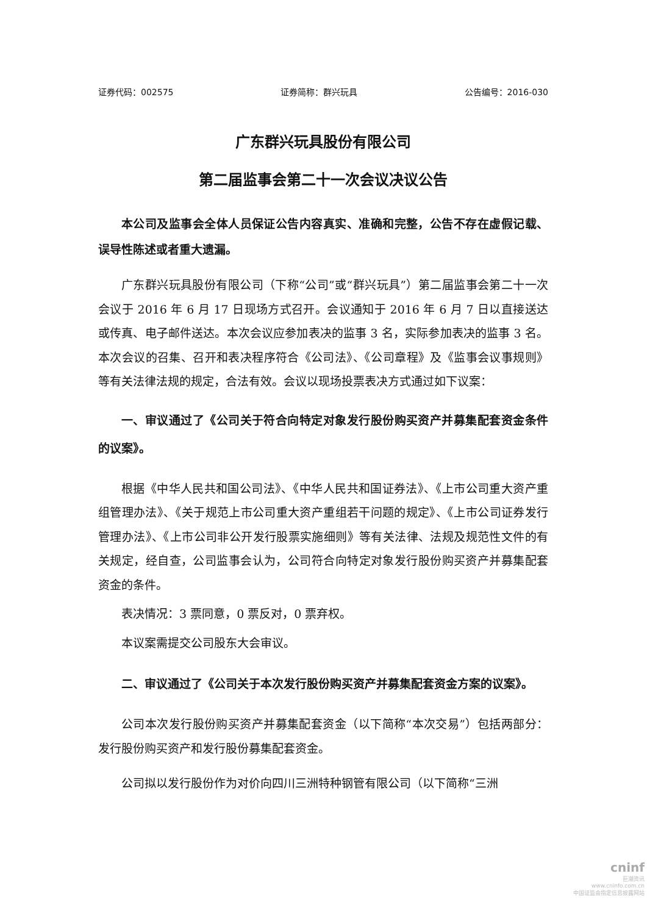证券代码：002575 证券简称：群兴玩具 公告编号：2016-030
广东群兴玩具股份有限公司
第二届监事会第二十一次会议决议公告
本公司及监事会全体人员保证公告内容真实、准确和完整，公告不存在虚假记载、误导性陈述或者重大遗漏。
广东群兴玩具股份有限公司（下称“公司”或“群兴玩具”）第二届监事会第二十一次会议于 2016 年 6 月 17 日现场方式召开。会议通知于 2016 年 6 月 7 日以直接送达或传真、电子邮件送达。本次会议应参加表决的监事 3 名，实际参加表决的监事 3 名。本次会议的召集、召开和表决程序符合《公司法》、《公司章程》及《监事会议事规则》等有关法律法规的规定，合法有效。会议以现场投票表决方式通过如下议案：
一、审议通过了《公司关于符合向特定对象发行股份购买资产并募集配套资金条件的议案》。
根据《中华人民共和国公司法》、《中华人民共和国证券法》、《上市公司重大资产重组管理办法》、《关于规范上市公司重大资产重组若干问题的规定》、《上市公司证券发行管理办法》、《上市公司非公开发行股票实施细则》等有关法律、法规及规范性文件的有关规定，经自查，公司监事会认为，公司符合向特定对象发行股份购买资产并募集配套资金的条件。
表决情况：3 票同意，0 票反对，0 票弃权。
本议案需提交公司股东大会审议。
二、审议通过了《公司关于本次发行股份购买资产并募集配套资金方案的议案》。
公司本次发行股份购买资产并募集配套资金（以下简称“本次交易”）包括两部分：发行股份购买资产和发行股份募集配套资金。
公司拟以发行股份作为对价向四川三洲特种钢管有限公司（以下简称“三洲
cninf
巨潮资讯
www.cninfo.com.cn
中国证监会指定信息披露网站